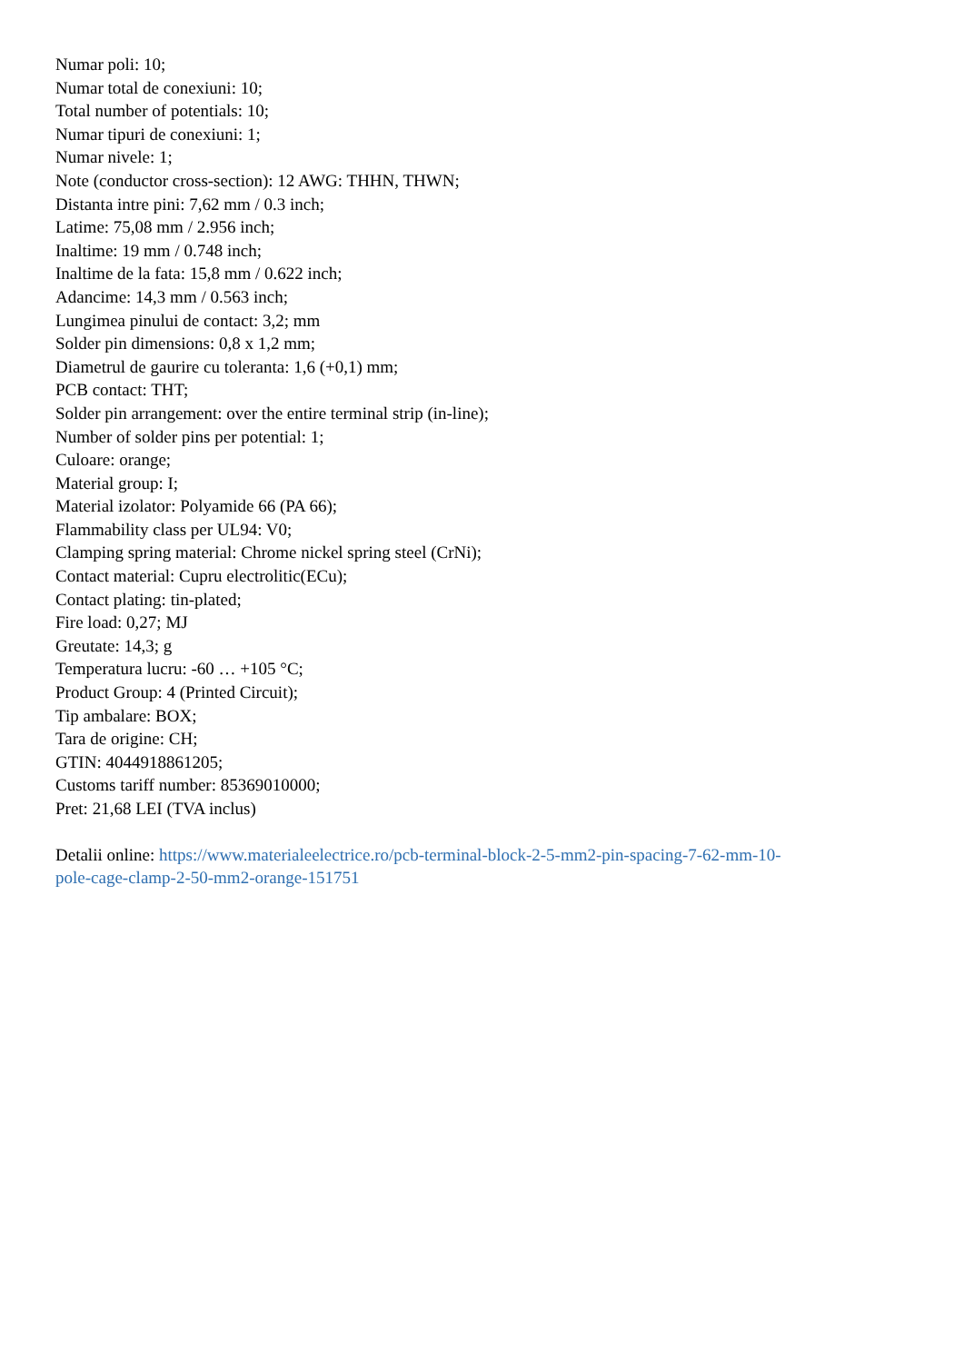Numar poli: 10;
Numar total de conexiuni: 10;
Total number of potentials: 10;
Numar tipuri de conexiuni: 1;
Numar nivele: 1;
Note (conductor cross-section): 12 AWG: THHN, THWN;
Distanta intre pini: 7,62 mm / 0.3 inch;
Latime: 75,08 mm / 2.956 inch;
Inaltime: 19 mm / 0.748 inch;
Inaltime de la fata: 15,8 mm / 0.622 inch;
Adancime: 14,3 mm / 0.563 inch;
Lungimea pinului de contact: 3,2; mm
Solder pin dimensions: 0,8 x 1,2 mm;
Diametrul de gaurire cu toleranta: 1,6 (+0,1) mm;
PCB contact: THT;
Solder pin arrangement: over the entire terminal strip (in-line);
Number of solder pins per potential: 1;
Culoare: orange;
Material group: I;
Material izolator: Polyamide 66 (PA 66);
Flammability class per UL94: V0;
Clamping spring material: Chrome nickel spring steel (CrNi);
Contact material: Cupru electrolitic(ECu);
Contact plating: tin-plated;
Fire load: 0,27; MJ
Greutate: 14,3; g
Temperatura lucru: -60 … +105 °C;
Product Group: 4 (Printed Circuit);
Tip ambalare: BOX;
Tara de origine: CH;
GTIN: 4044918861205;
Customs tariff number: 85369010000;
Pret: 21,68 LEI (TVA inclus)
Detalii online: https://www.materialeelectrice.ro/pcb-terminal-block-2-5-mm2-pin-spacing-7-62-mm-10-
pole-cage-clamp-2-50-mm2-orange-151751